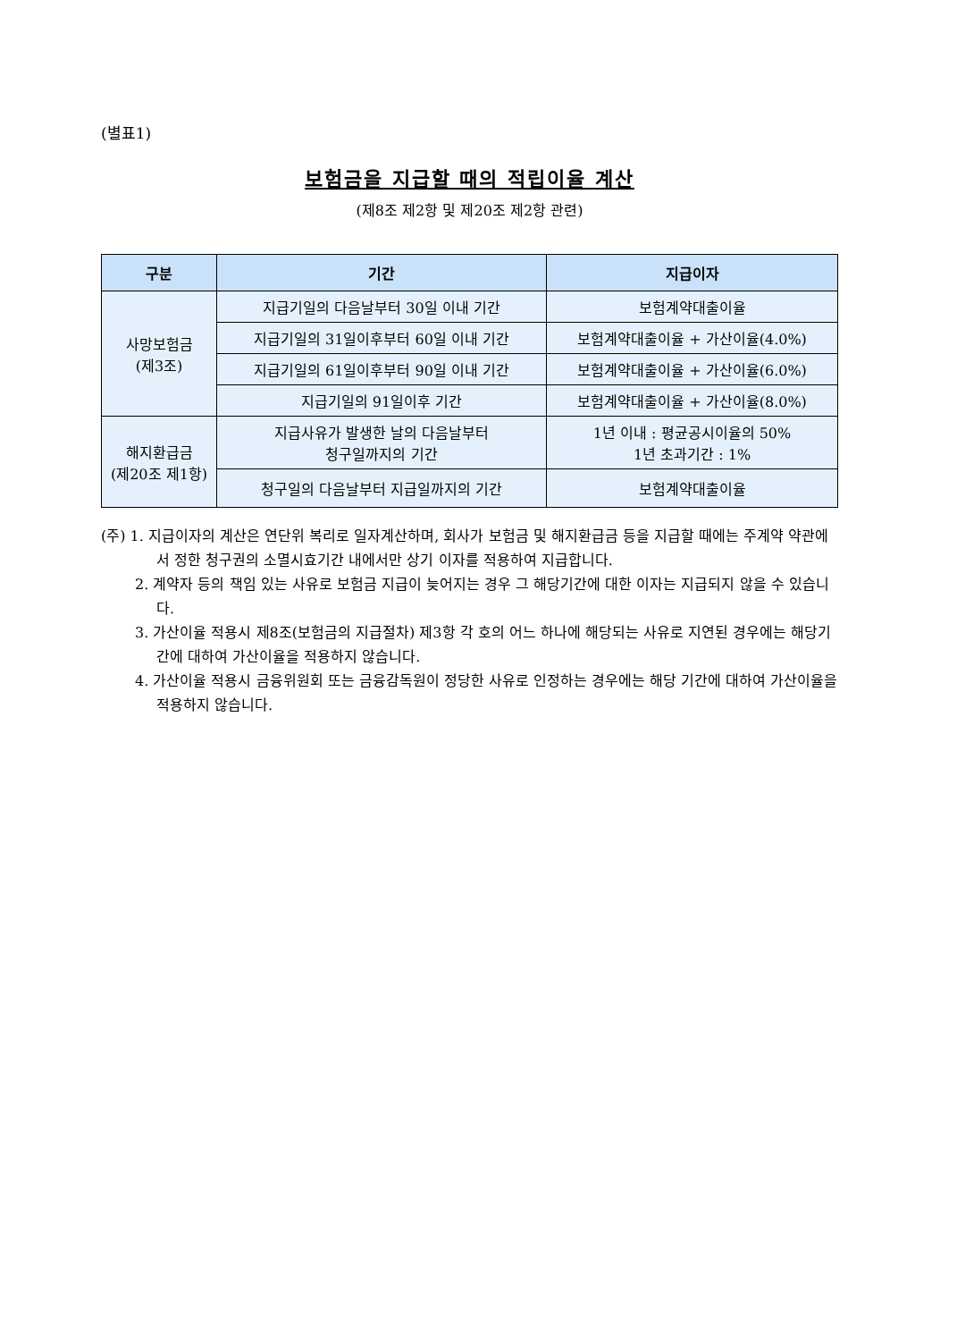(별표1)
보험금을 지급할 때의 적립이율 계산
(제8조 제2항 및 제20조 제2항 관련)
| 구분 | 기간 | 지급이자 |
| --- | --- | --- |
| 사망보험금 (제3조) | 지급기일의 다음날부터 30일 이내 기간 | 보험계약대출이율 |
| | 지급기일의 31일이후부터 60일 이내 기간 | 보험계약대출이율 + 가산이율(4.0%) |
| | 지급기일의 61일이후부터 90일 이내 기간 | 보험계약대출이율 + 가산이율(6.0%) |
| | 지급기일의 91일이후 기간 | 보험계약대출이율 + 가산이율(8.0%) |
| 해지환급금 (제20조 제1항) | 지급사유가 발생한 날의 다음날부터 청구일까지의 기간 | 1년 이내 : 평균공시이율의 50% 1년 초과기간 : 1% |
| | 청구일의 다음날부터 지급일까지의 기간 | 보험계약대출이율 |
(주) 1. 지급이자의 계산은 연단위 복리로 일자계산하며, 회사가 보험금 및 해지환급금 등을 지급할 때에는 주계약 약관에서 정한 청구권의 소멸시효기간 내에서만 상기 이자를 적용하여 지급합니다.
2. 계약자 등의 책임 있는 사유로 보험금 지급이 늦어지는 경우 그 해당기간에 대한 이자는 지급되지 않을 수 있습니다.
3. 가산이율 적용시 제8조(보험금의 지급절차) 제3항 각 호의 어느 하나에 해당되는 사유로 지연된 경우에는 해당기간에 대하여 가산이율을 적용하지 않습니다.
4. 가산이율 적용시 금융위원회 또는 금융감독원이 정당한 사유로 인정하는 경우에는 해당 기간에 대하여 가산이율을 적용하지 않습니다.